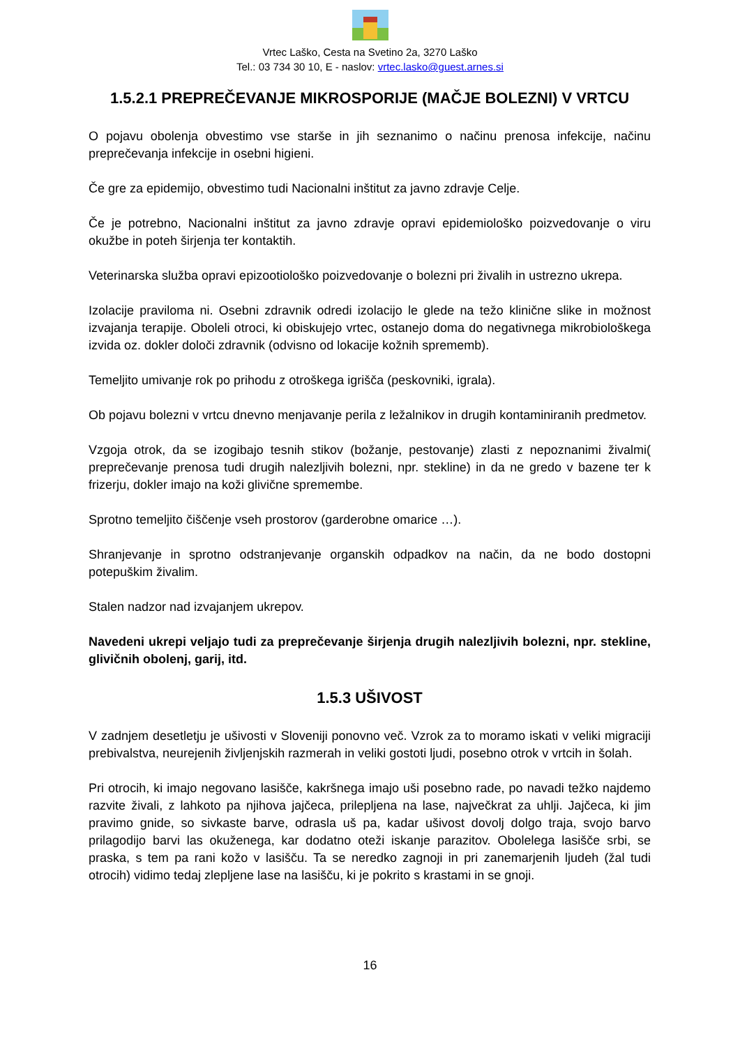Vrtec Laško, Cesta na Svetino 2a, 3270 Laško
Tel.: 03 734 30 10, E - naslov: vrtec.lasko@guest.arnes.si
1.5.2.1 PREPREČEVANJE MIKROSPORIJE (MAČJE BOLEZNI) V VRTCU
O pojavu obolenja obvestimo vse starše in jih seznanimo o načinu prenosa infekcije, načinu preprečevanja infekcije in osebni higieni.
Če gre za epidemijo, obvestimo tudi Nacionalni inštitut za javno zdravje Celje.
Če je potrebno, Nacionalni inštitut za javno zdravje opravi epidemiološko poizvedovanje o viru okužbe in poteh širjenja ter kontaktih.
Veterinarska služba opravi epizootiološko poizvedovanje o bolezni pri živalih in ustrezno ukrepa.
Izolacije praviloma ni. Osebni zdravnik odredi izolacijo le glede na težo klinične slike in možnost izvajanja terapije. Oboleli otroci, ki obiskujejo vrtec, ostanejo doma do negativnega mikrobiološkega izvida oz. dokler določi zdravnik (odvisno od lokacije kožnih sprememb).
Temeljito umivanje rok po prihodu z otroškega igrišča (peskovniki, igrala).
Ob pojavu bolezni v vrtcu dnevno menjavanje perila z ležalnikov in drugih kontaminiranih predmetov.
Vzgoja otrok, da se izogibajo tesnih stikov (božanje, pestovanje) zlasti z nepoznanimi živalmi( preprečevanje prenosa tudi drugih nalezljivih bolezni, npr. stekline) in da ne gredo v bazene ter k frizerju, dokler imajo na koži glivične spremembe.
Sprotno temeljito čiščenje vseh prostorov (garderobne omarice …).
Shranjevanje in sprotno odstranjevanje organskih odpadkov na način, da ne bodo dostopni potepuškim živalim.
Stalen nadzor nad izvajanjem ukrepov.
Navedeni ukrepi veljajo tudi za preprečevanje širjenja drugih nalezljivih bolezni, npr. stekline, glivičnih obolenj, garij, itd.
1.5.3 UŠIVOST
V zadnjem desetletju je ušivosti v Sloveniji ponovno več. Vzrok za to moramo iskati v veliki migraciji prebivalstva, neurejenih življenjskih razmerah in veliki gostoti ljudi, posebno otrok v vrtcih in šolah.
Pri otrocih, ki imajo negovano lasišče, kakršnega imajo uši posebno rade, po navadi težko najdemo razvite živali, z lahkoto pa njihova jajčeca, prilepljena na lase, največkrat za uhlji. Jajčeca, ki jim pravimo gnide, so sivkaste barve, odrasla uš pa, kadar ušivost dovolj dolgo traja, svojo barvo prilagodijo barvi las okuženega, kar dodatno oteži iskanje parazitov. Obolelega lasišče srbi, se praska, s tem pa rani kožo v lasišču. Ta se neredko zagnoji in pri zanemarjenih ljudeh (žal tudi otrocih) vidimo tedaj zlepljene lase na lasišču, ki je pokrito s krastami in se gnoji.
16